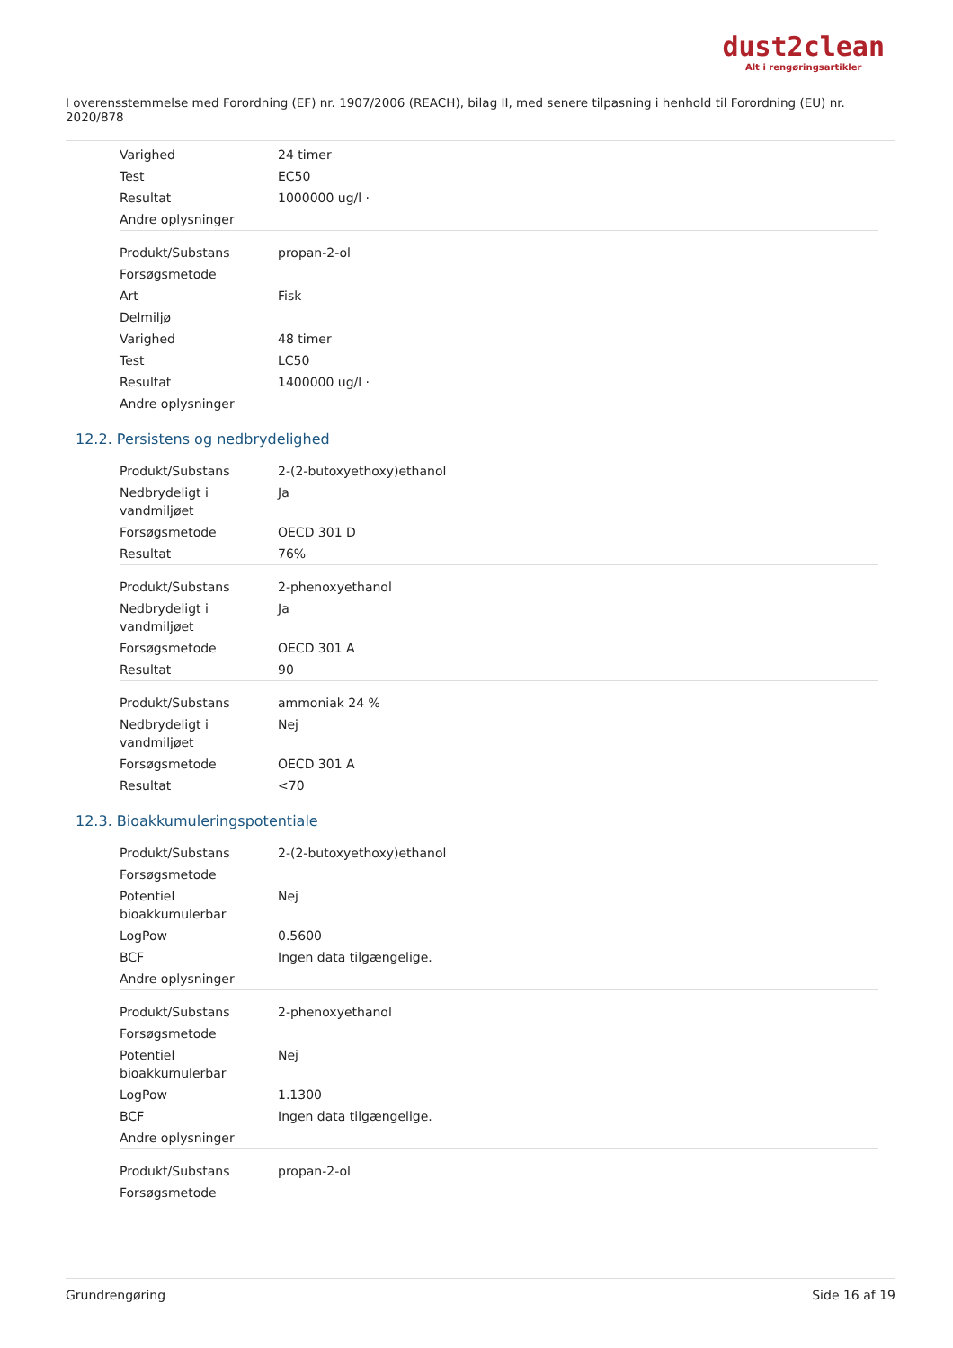dust2clean
Alt i rengøringsartikler
I overensstemmelse med Forordning (EF) nr. 1907/2006 (REACH), bilag II, med senere tilpasning i henhold til Forordning (EU) nr. 2020/878
| Varighed | 24 timer |
| Test | EC50 |
| Resultat | 1000000 ug/l · |
| Andre oplysninger | |
| Produkt/Substans | propan-2-ol |
| Forsøgsmetode | |
| Art | Fisk |
| Delmiljø | |
| Varighed | 48 timer |
| Test | LC50 |
| Resultat | 1400000 ug/l · |
| Andre oplysninger | |
12.2. Persistens og nedbrydelighed
| Produkt/Substans | 2-(2-butoxyethoxy)ethanol |
| Nedbrydeligt i vandmiljøet | Ja |
| Forsøgsmetode | OECD 301 D |
| Resultat | 76% |
| Produkt/Substans | 2-phenoxyethanol |
| Nedbrydeligt i vandmiljøet | Ja |
| Forsøgsmetode | OECD 301 A |
| Resultat | 90 |
| Produkt/Substans | ammoniak 24 % |
| Nedbrydeligt i vandmiljøet | Nej |
| Forsøgsmetode | OECD 301 A |
| Resultat | <70 |
12.3. Bioakkumuleringspotentiale
| Produkt/Substans | 2-(2-butoxyethoxy)ethanol |
| Forsøgsmetode | |
| Potentiel bioakkumulerbar | Nej |
| LogPow | 0.5600 |
| BCF | Ingen data tilgængelige. |
| Andre oplysninger | |
| Produkt/Substans | 2-phenoxyethanol |
| Forsøgsmetode | |
| Potentiel bioakkumulerbar | Nej |
| LogPow | 1.1300 |
| BCF | Ingen data tilgængelige. |
| Andre oplysninger | |
| Produkt/Substans | propan-2-ol |
| Forsøgsmetode | |
Grundrengøring Side 16 af 19